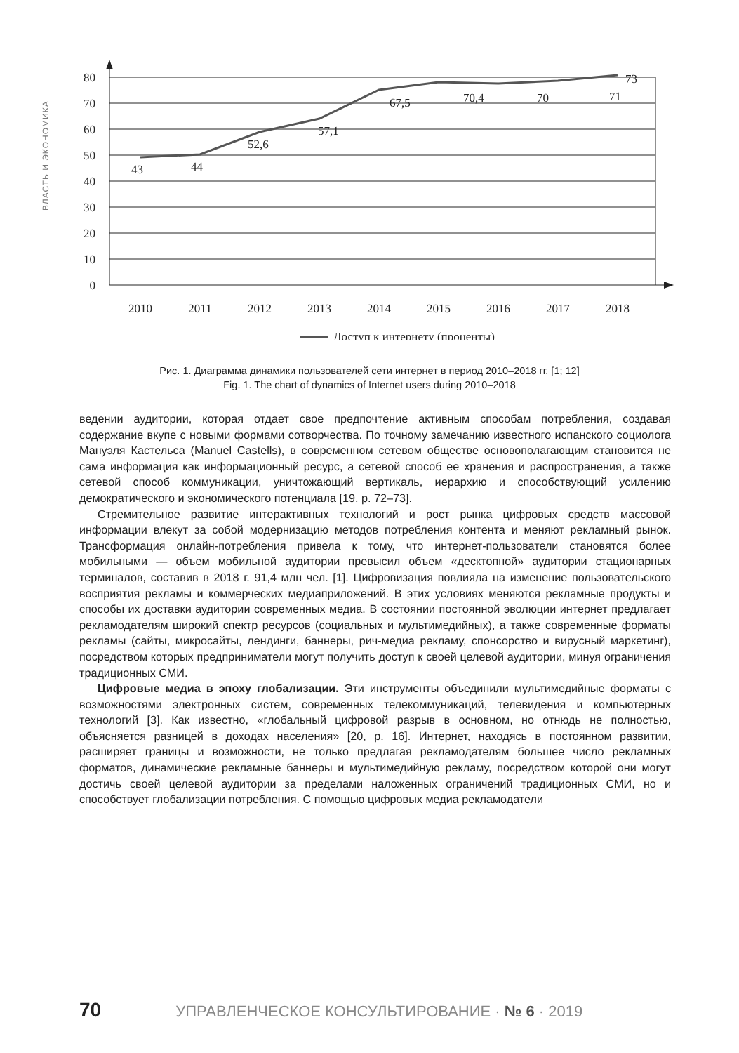ВЛАСТЬ И ЭКОНОМИКА
80
70
60
50
40
30
20
10
0
43
44
52,6
57,1
67,5
70,4
70
71
73
2010
2011
2012
2013
2014
2015
2016
2017
2018
Доступ к интернету (проценты)
Рис. 1. Диаграмма динамики пользователей сети интернет в период 2010–2018 гг. [1; 12]
Fig. 1. The chart of dynamics of Internet users during 2010–2018
ведении аудитории, которая отдает свое предпочтение активным способам потребления, создавая содержание вкупе с новыми формами сотворчества. По точному замечанию известного испанского социолога Мануэля Кастельса (Manuel Castells), в современном сетевом обществе основополагающим становится не сама информация как информационный ресурс, а сетевой способ ее хранения и распространения, а также сетевой способ коммуникации, уничтожающий вертикаль, иерархию и способствующий усилению демократического и экономического потенциала [19, p. 72–73].
Стремительное развитие интерактивных технологий и рост рынка цифровых средств массовой информации влекут за собой модернизацию методов потребления контента и меняют рекламный рынок. Трансформация онлайн-потребления привела к тому, что интернет-пользователи становятся более мобильными — объем мобильной аудитории превысил объем «десктопной» аудитории стационарных терминалов, составив в 2018 г. 91,4 млн чел. [1]. Цифровизация повлияла на изменение пользовательского восприятия рекламы и коммерческих медиаприложений. В этих условиях меняются рекламные продукты и способы их доставки аудитории современных медиа. В состоянии постоянной эволюции интернет предлагает рекламодателям широкий спектр ресурсов (социальных и мультимедийных), а также современные форматы рекламы (сайты, микросайты, лендинги, баннеры, рич-медиа рекламу, спонсорство и вирусный маркетинг), посредством которых предприниматели могут получить доступ к своей целевой аудитории, минуя ограничения традиционных СМИ.
Цифровые медиа в эпоху глобализации. Эти инструменты объединили мультимедийные форматы с возможностями электронных систем, современных телекоммуникаций, телевидения и компьютерных технологий [3]. Как известно, «глобальный цифровой разрыв в основном, но отнюдь не полностью, объясняется разницей в доходах населения» [20, p. 16]. Интернет, находясь в постоянном развитии, расширяет границы и возможности, не только предлагая рекламодателям большее число рекламных форматов, динамические рекламные баннеры и мультимедийную рекламу, посредством которой они могут достичь своей целевой аудитории за пределами наложенных ограничений традиционных СМИ, но и способствует глобализации потребления. С помощью цифровых медиа рекламодатели
70 УПРАВЛЕНЧЕСКОЕ КОНСУЛЬТИРОВАНИЕ · № 6 · 2019